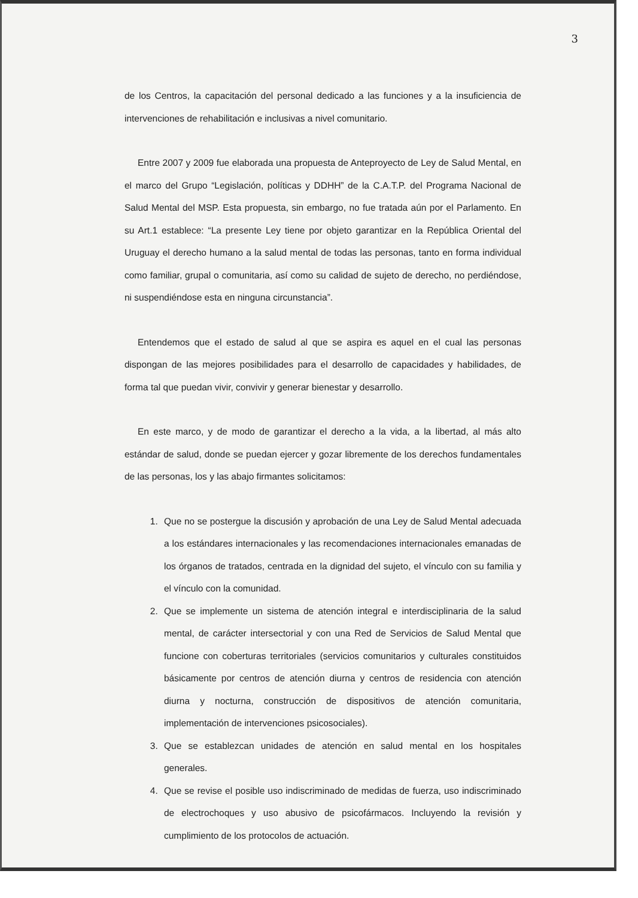3
de los Centros, la capacitación del personal dedicado a las funciones y a la insuficiencia de intervenciones de rehabilitación e inclusivas a nivel comunitario.
Entre 2007 y 2009 fue elaborada una propuesta de Anteproyecto de Ley de Salud Mental, en el marco del Grupo “Legislación, políticas y DDHH” de la C.A.T.P. del Programa Nacional de Salud Mental del MSP. Esta propuesta, sin embargo, no fue tratada aún por el Parlamento. En su Art.1 establece: “La presente Ley tiene por objeto garantizar en la República Oriental del Uruguay el derecho humano a la salud mental de todas las personas, tanto en forma individual como familiar, grupal o comunitaria, así como su calidad de sujeto de derecho, no perdiéndose, ni suspendiéndose esta en ninguna circunstancia”.
Entendemos que el estado de salud al que se aspira es aquel en el cual las personas dispongan de las mejores posibilidades para el desarrollo de capacidades y habilidades, de forma tal que puedan vivir, convivir y generar bienestar y desarrollo.
En este marco, y de modo de garantizar el derecho a la vida, a la libertad, al más alto estándar de salud, donde se puedan ejercer y gozar libremente de los derechos fundamentales de las personas, los y las abajo firmantes solicitamos:
1. Que no se postergue la discusión y aprobación de una Ley de Salud Mental adecuada a los estándares internacionales y las recomendaciones internacionales emanadas de los órganos de tratados, centrada en la dignidad del sujeto, el vínculo con su familia y el vínculo con la comunidad.
2. Que se implemente un sistema de atención integral e interdisciplinaria de la salud mental, de carácter intersectorial y con una Red de Servicios de Salud Mental que funcione con coberturas territoriales (servicios comunitarios y culturales constituidos básicamente por centros de atención diurna y centros de residencia con atención diurna y nocturna, construcción de dispositivos de atención comunitaria, implementación de intervenciones psicosociales).
3. Que se establezcan unidades de atención en salud mental en los hospitales generales.
4. Que se revise el posible uso indiscriminado de medidas de fuerza, uso indiscriminado de electrochoques y uso abusivo de psicofármacos. Incluyendo la revisión y cumplimiento de los protocolos de actuación.